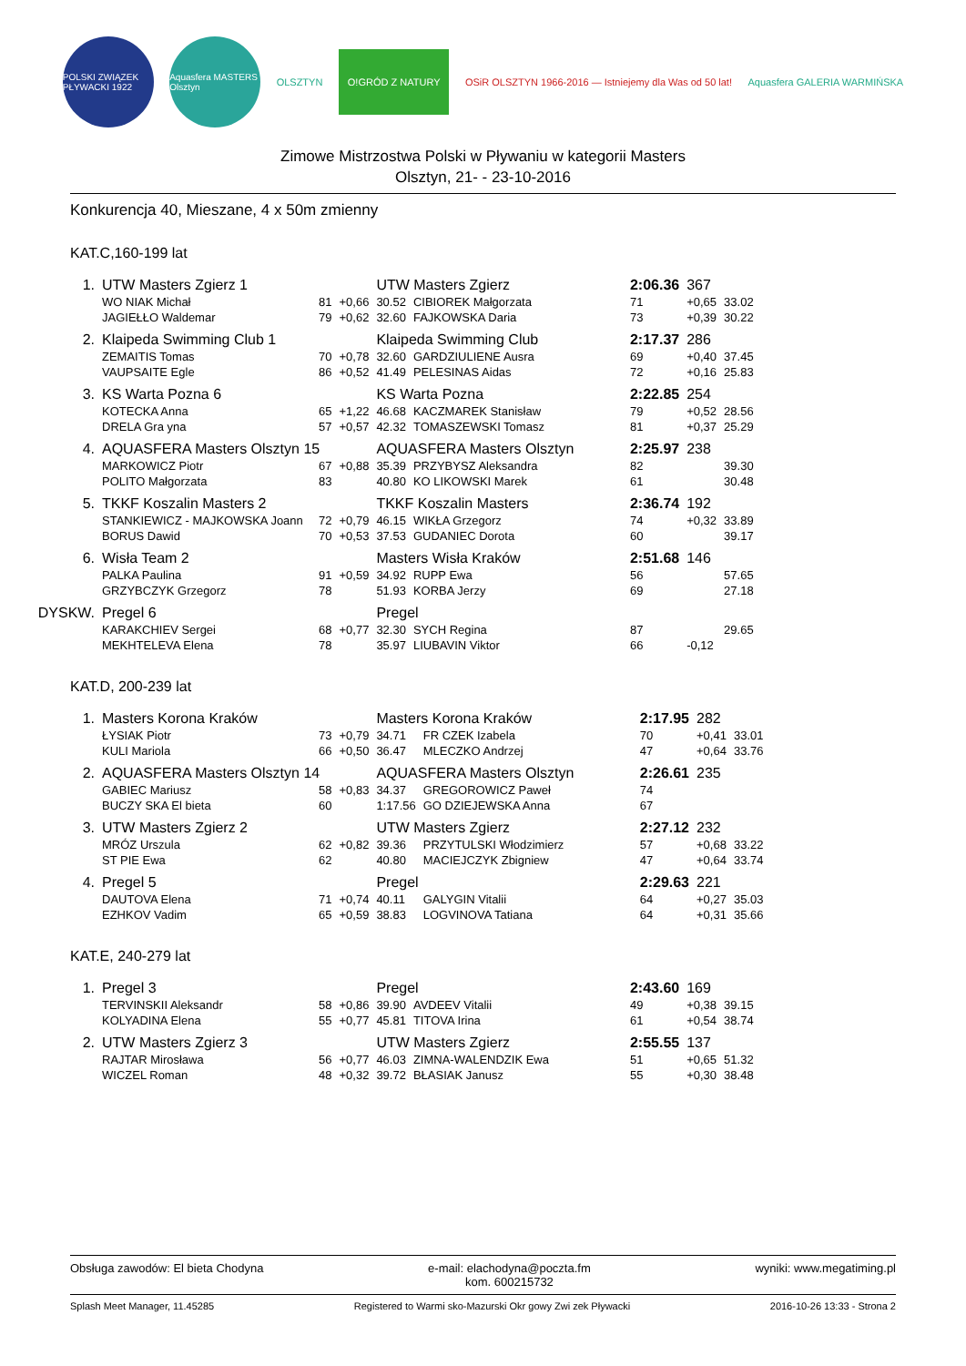POLSKI ZWIĄZEK PŁYWACKI 1922
Aquasfera MASTERS Olsztyn
OLSZTYN
O!GRÓD Z NATURY
OSiR OLSZTYN 1966-2016 — Istniejemy dla Was od 50 lat!
Aquasfera GALERIA WARMIŃSKA
Zimowe Mistrzostwa Polski w Pływaniu w kategorii Masters
Olsztyn, 21- - 23-10-2016
Konkurencja 40, Mieszane, 4 x 50m zmienny
KAT.C,160-199 lat
| 1. | UTW Masters Zgierz 1 | | | UTW Masters Zgierz | | 2:06.36 | 367 | |
| | WO NIAK Michał | 81 | +0,66 | 30.52 | CIBIOREK Małgorzata | 71 | +0,65 | 33.02 |
| | JAGIEŁŁO Waldemar | 79 | +0,62 | 32.60 | FAJKOWSKA Daria | 73 | +0,39 | 30.22 |
| 2. | Klaipeda Swimming Club 1 | | | Klaipeda Swimming Club | | 2:17.37 | 286 | |
| | ZEMAITIS Tomas | 70 | +0,78 | 32.60 | GARDZIULIENE Ausra | 69 | +0,40 | 37.45 |
| | VAUPSAITE Egle | 86 | +0,52 | 41.49 | PELESINAS Aidas | 72 | +0,16 | 25.83 |
| 3. | KS Warta Pozna 6 | | | KS Warta Pozna | | 2:22.85 | 254 | |
| | KOTECKA Anna | 65 | +1,22 | 46.68 | KACZMAREK Stanisław | 79 | +0,52 | 28.56 |
| | DRELA Gra yna | 57 | +0,57 | 42.32 | TOMASZEWSKI Tomasz | 81 | +0,37 | 25.29 |
| 4. | AQUASFERA Masters Olsztyn 15 | | | AQUASFERA Masters Olsztyn | | 2:25.97 | 238 | |
| | MARKOWICZ Piotr | 67 | +0,88 | 35.39 | PRZYBYSZ Aleksandra | 82 | | 39.30 |
| | POLITO Małgorzata | 83 | | 40.80 | KO LIKOWSKI Marek | 61 | | 30.48 |
| 5. | TKKF Koszalin Masters 2 | | | TKKF Koszalin Masters | | 2:36.74 | 192 | |
| | STANKIEWICZ - MAJKOWSKA Joann | 72 | +0,79 | 46.15 | WIKŁA Grzegorz | 74 | +0,32 | 33.89 |
| | BORUS Dawid | 70 | +0,53 | 37.53 | GUDANIEC Dorota | 60 | | 39.17 |
| 6. | Wisła Team 2 | | | Masters Wisła Kraków | | 2:51.68 | 146 | |
| | PALKA Paulina | 91 | +0,59 | 34.92 | RUPP Ewa | 56 | | 57.65 |
| | GRZYBCZYK Grzegorz | 78 | | 51.93 | KORBA Jerzy | 69 | | 27.18 |
| DYSKW. | Pregel 6 | | | Pregel | | | | |
| | KARAKCHIEV Sergei | 68 | +0,77 | 32.30 | SYCH Regina | 87 | | 29.65 |
| | MEKHTELEVA Elena | 78 | | 35.97 | LIUBAVIN Viktor | 66 | -0,12 | |
KAT.D, 200-239 lat
| 1. | Masters Korona Kraków | | | Masters Korona Kraków | | 2:17.95 | 282 | |
| | ŁYSIAK Piotr | 73 | +0,79 | 34.71 | FR CZEK Izabela | 70 | +0,41 | 33.01 |
| | KULI Mariola | 66 | +0,50 | 36.47 | MLECZKO Andrzej | 47 | +0,64 | 33.76 |
| 2. | AQUASFERA Masters Olsztyn 14 | | | AQUASFERA Masters Olsztyn | | 2:26.61 | 235 | |
| | GABIEC Mariusz | 58 | +0,83 | 34.37 | GREGOROWICZ Paweł | 74 | | |
| | BUCZY SKA El bieta | 60 | | 1:17.56 | GO DZIEJEWSKA Anna | 67 | | |
| 3. | UTW Masters Zgierz 2 | | | UTW Masters Zgierz | | 2:27.12 | 232 | |
| | MRÓZ Urszula | 62 | +0,82 | 39.36 | PRZYTULSKI Włodzimierz | 57 | +0,68 | 33.22 |
| | ST PIE Ewa | 62 | | 40.80 | MACIEJCZYK Zbigniew | 47 | +0,64 | 33.74 |
| 4. | Pregel 5 | | | Pregel | | 2:29.63 | 221 | |
| | DAUTOVA Elena | 71 | +0,74 | 40.11 | GALYGIN Vitalii | 64 | +0,27 | 35.03 |
| | EZHKOV Vadim | 65 | +0,59 | 38.83 | LOGVINOVA Tatiana | 64 | +0,31 | 35.66 |
KAT.E, 240-279 lat
| 1. | Pregel 3 | | | Pregel | | 2:43.60 | 169 | |
| | TERVINSKII Aleksandr | 58 | +0,86 | 39.90 | AVDEEV Vitalii | 49 | +0,38 | 39.15 |
| | KOLYADINA Elena | 55 | +0,77 | 45.81 | TITOVA Irina | 61 | +0,54 | 38.74 |
| 2. | UTW Masters Zgierz 3 | | | UTW Masters Zgierz | | 2:55.55 | 137 | |
| | RAJTAR Mirosława | 56 | +0,77 | 46.03 | ZIMNA-WALENDZIK Ewa | 51 | +0,65 | 51.32 |
| | WICZEL Roman | 48 | +0,32 | 39.72 | BŁASIAK Janusz | 55 | +0,30 | 38.48 |
Obsługa zawodów: El bieta Chodyna e-mail: elachodyna@poczta.fm
kom. 600215732 wyniki: www.megatiming.pl
Splash Meet Manager, 11.45285 Registered to Warmi sko-Mazurski Okr gowy Zwi zek Pływacki 2016-10-26 13:33 - Strona 2